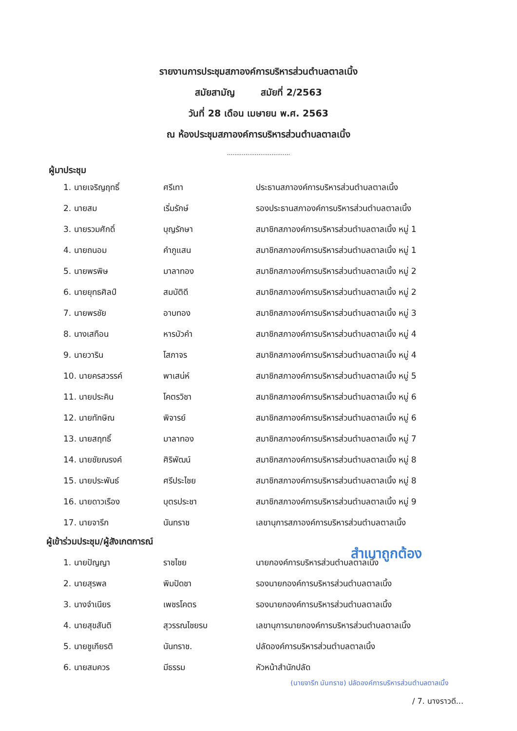รายงานการประชุมสภาองค์การบริหารส่วนตำบลตาลเนิ้ง
สมัยสามัญ สมัยที่ 2/2563
วันที่ 28 เดือน เมษายน พ.ศ. 2563
ณ ห้องประชุมสภาองค์การบริหารส่วนตำบลตาลเนิ้ง
..................................
ผู้มาประชุม
| 1. นายเจริญฤทธิ์ | ศรีเทา | ประธานสภาองค์การบริหารส่วนตำบลตาลเนิ้ง |
| 2. นายสม | เริ่มรักษ์ | รองประธานสภาองค์การบริหารส่วนตำบลตาลเนิ้ง |
| 3. นายรวมศักดิ์ | บุญรักษา | สมาชิกสภาองค์การบริหารส่วนตำบลตาลเนิ้ง หมู่ 1 |
| 4. นายถนอม | คำภูแสน | สมาชิกสภาองค์การบริหารส่วนตำบลตาลเนิ้ง หมู่ 1 |
| 5. นายพรพิษ | มาลาทอง | สมาชิกสภาองค์การบริหารส่วนตำบลตาลเนิ้ง หมู่ 2 |
| 6. นายยุทธศิลป์ | สมบัติดี | สมาชิกสภาองค์การบริหารส่วนตำบลตาลเนิ้ง หมู่ 2 |
| 7. นายพรชัย | อาบทอง | สมาชิกสภาองค์การบริหารส่วนตำบลตาลเนิ้ง หมู่ 3 |
| 8. นางเสทือน | หารบัวคำ | สมาชิกสภาองค์การบริหารส่วนตำบลตาลเนิ้ง หมู่ 4 |
| 9. นายวาริน | โสภาจร | สมาชิกสภาองค์การบริหารส่วนตำบลตาลเนิ้ง หมู่ 4 |
| 10. นายครสวรรค์ | พาเสน่ห์ | สมาชิกสภาองค์การบริหารส่วนตำบลตาลเนิ้ง หมู่ 5 |
| 11. นายประคิน | โคตรวิชา | สมาชิกสภาองค์การบริหารส่วนตำบลตาลเนิ้ง หมู่ 6 |
| 12. นายทักษิณ | พิจารย์ | สมาชิกสภาองค์การบริหารส่วนตำบลตาลเนิ้ง หมู่ 6 |
| 13. นายสฤทธิ์ | มาลาทอง | สมาชิกสภาองค์การบริหารส่วนตำบลตาลเนิ้ง หมู่ 7 |
| 14. นายชัยณรงค์ | ศิริพัฒน์ | สมาชิกสภาองค์การบริหารส่วนตำบลตาลเนิ้ง หมู่ 8 |
| 15. นายประพันธ์ | ศรีประไชย | สมาชิกสภาองค์การบริหารส่วนตำบลตาลเนิ้ง หมู่ 8 |
| 16. นายดาวเรือง | บุตรประชา | สมาชิกสภาองค์การบริหารส่วนตำบลตาลเนิ้ง หมู่ 9 |
| 17. นายจารึก | นันทราช | เลขานุการสภาองค์การบริหารส่วนตำบลตาลเนิ้ง |
ผู้เข้าร่วมประชุม/ผู้สังเกตการณ์
สำเนาถูกต้อง
| 1. นายปัญญา | ราชไชย | นายกองค์การบริหารส่วนตำบลตาลเนิ้ง |
| 2. นายสุรพล | พิมปัดชา | รองนายกองค์การบริหารส่วนตำบลตาลเนิ้ง |
| 3. นางจำเนียร | เพชรโคตร | รองนายกองค์การบริหารส่วนตำบลตาลเนิ้ง |
| 4. นายสุขสันติ | สุวรรณไชยรบ | เลขานุการนายกองค์การบริหารส่วนตำบลตาลเนิ้ง |
| 5. นายชูเกียรติ | นันทราช. | ปลัดองค์การบริหารส่วนตำบลตาลเนิ้ง |
| 6. นายสมควร | มีธรรม | หัวหน้าสำนักปลัด |
(นายจารึก นันทราช) ปลัดองค์การบริหารส่วนตำบลตาลเนิ้ง
/ 7. นางราวดี...